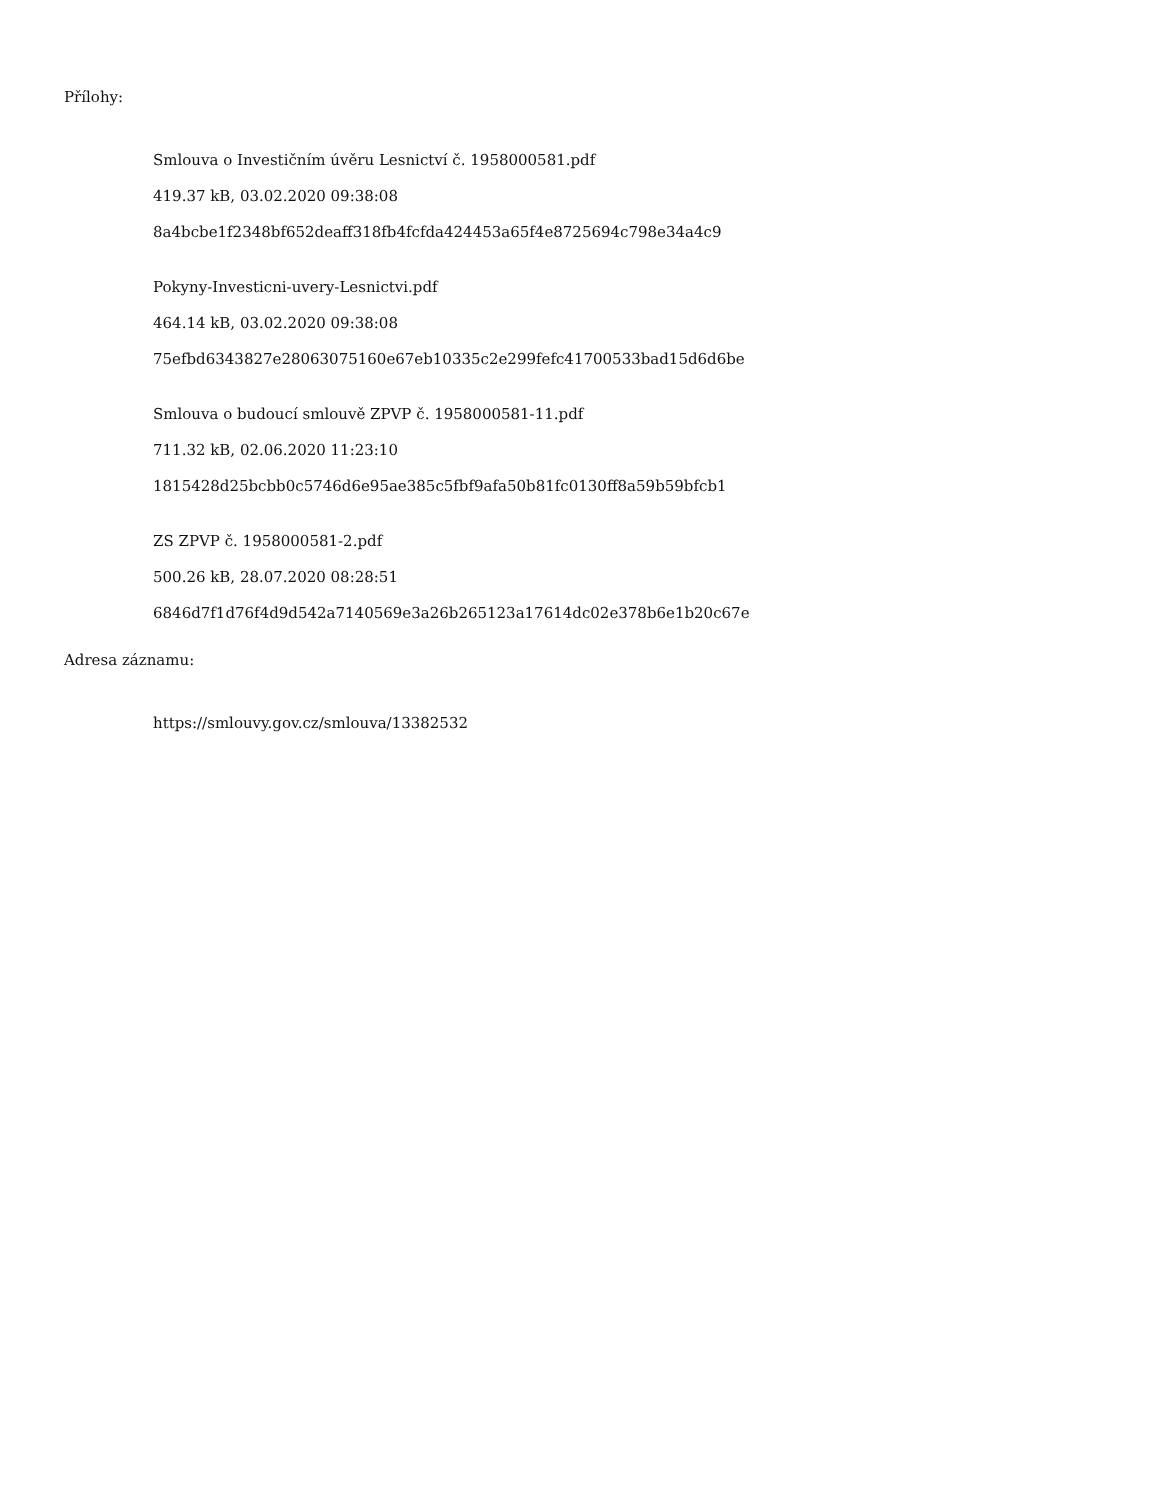Přílohy:
Smlouva o Investičním úvěru Lesnictví č. 1958000581.pdf
419.37 kB, 03.02.2020 09:38:08
8a4bcbe1f2348bf652deaff318fb4fcfda424453a65f4e8725694c798e34a4c9
Pokyny-Investicni-uvery-Lesnictvi.pdf
464.14 kB, 03.02.2020 09:38:08
75efbd6343827e28063075160e67eb10335c2e299fefc41700533bad15d6d6be
Smlouva o budoucí smlouvě ZPVP č. 1958000581-11.pdf
711.32 kB, 02.06.2020 11:23:10
1815428d25bcbb0c5746d6e95ae385c5fbf9afa50b81fc0130ff8a59b59bfcb1
ZS ZPVP č. 1958000581-2.pdf
500.26 kB, 28.07.2020 08:28:51
6846d7f1d76f4d9d542a7140569e3a26b265123a17614dc02e378b6e1b20c67e
Adresa záznamu:
https://smlouvy.gov.cz/smlouva/13382532